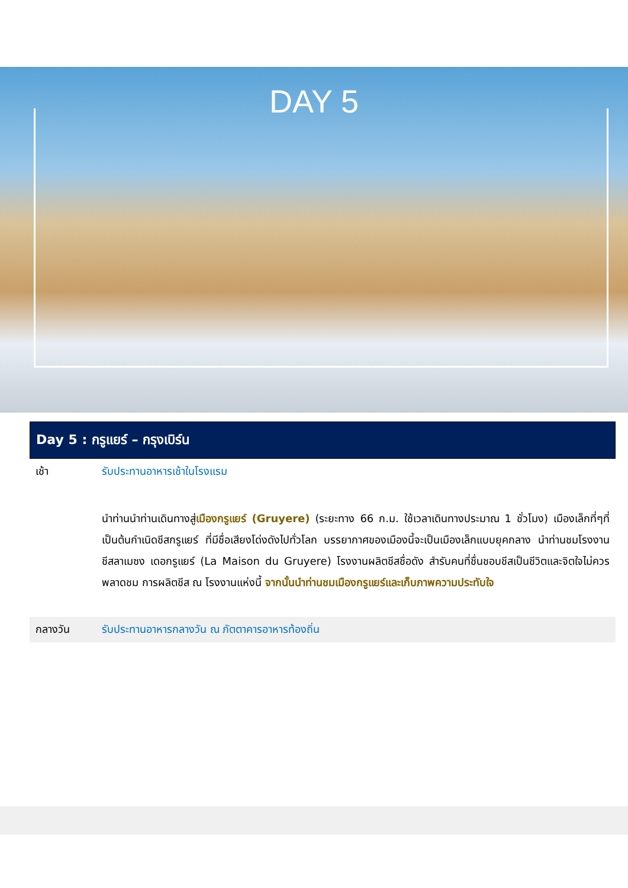DAY 5
Day 5 : กรูแยร์ – กรุงเบิร์น
| เช้า | รับประทานอาหารเช้าในโรงแรม |
| | นำท่านนำท่านเดินทางสู่ เมืองกรูแยร์ (Gruyere) (ระยะทาง 66 ก.ม. ใช้เวลาเดินทางประมาณ 1 ชั่วโมง) เมืองเล็กที่ๆที่เป็นต้นกำเนิดชีสกรูแยร์ ที่มีชื่อเสียงโด่งดังไปทั่วโลก บรรยากาศของเมืองนี้จะเป็นเมืองเล็กแบบยุคกลาง นำท่านชมโรงงานชีสลาเมซง เดอกรูแยร์ (La Maison du Gruyere) โรงงานผลิตชีสชื่อดัง สำรับคนที่ชื่นชอบชีสเป็นชีวิตและจิตใจไม่ควรพลาดชม การผลิตชีส ณ โรงงานแห่งนี้ จากนั้นนำท่านชมเมืองกรูแยร์และเก็บภาพความประทับใจ |
| กลางวัน | รับประทานอาหารกลางวัน ณ ภัตตาคารอาหารท้องถิ่น |